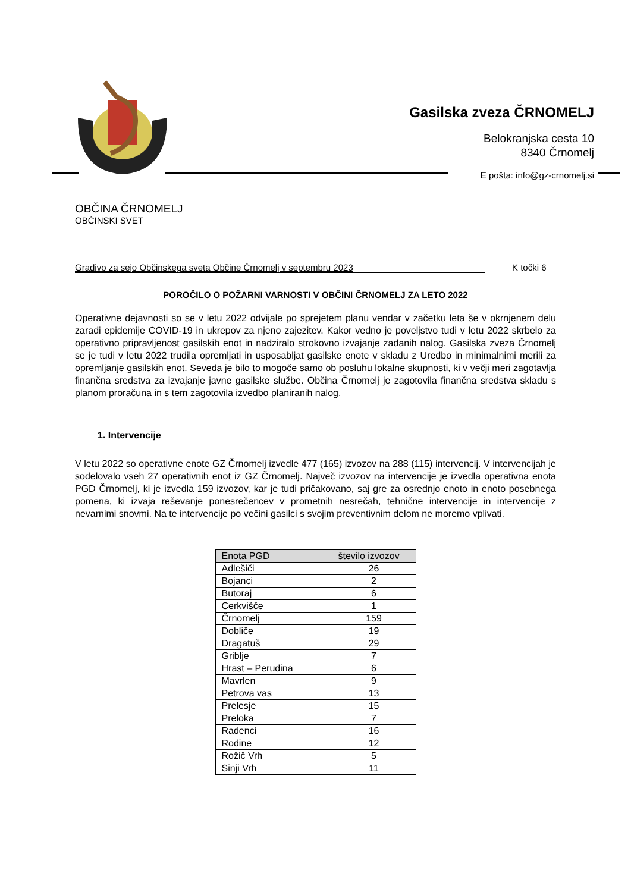Gasilska zveza ČRNOMELJ
Belokranjska cesta 10
8340 Črnomelj
E pošta: info@gz-crnomelj.si
OBČINA ČRNOMELJ
OBČINSKI SVET
Gradivo za sejo Občinskega sveta Občine Črnomelj v septembru 2023 K točki 6
POROČILO O POŽARNI VARNOSTI V OBČINI ČRNOMELJ ZA LETO 2022
Operativne dejavnosti so se v letu 2022 odvijale po sprejetem planu vendar v začetku leta še v okrnjenem delu zaradi epidemije COVID-19 in ukrepov za njeno zajezitev. Kakor vedno je poveljstvo tudi v letu 2022 skrbelo za operativno pripravljenost gasilskih enot in nadziralo strokovno izvajanje zadanih nalog. Gasilska zveza Črnomelj se je tudi v letu 2022 trudila opremljati in usposabljat gasilske enote v skladu z Uredbo in minimalnimi merili za opremljanje gasilskih enot. Seveda je bilo to mogoče samo ob posluhu lokalne skupnosti, ki v večji meri zagotavlja finančna sredstva za izvajanje javne gasilske službe. Občina Črnomelj je zagotovila finančna sredstva skladu s planom proračuna in s tem zagotovila izvedbo planiranih nalog.
1. Intervencije
V letu 2022 so operativne enote GZ Črnomelj izvedle 477 (165) izvozov na 288 (115) intervencij. V intervencijah je sodelovalo vseh 27 operativnih enot iz GZ Črnomelj. Največ izvozov na intervencije je izvedla operativna enota PGD Črnomelj, ki je izvedla 159 izvozov, kar je tudi pričakovano, saj gre za osrednjo enoto in enoto posebnega pomena, ki izvaja reševanje ponesrečencev v prometnih nesrečah, tehnične intervencije in intervencije z nevarnimi snovmi. Na te intervencije po večini gasilci s svojim preventivnim delom ne moremo vplivati.
| Enota PGD | število izvozov |
| --- | --- |
| Adlešiči | 26 |
| Bojanci | 2 |
| Butoraj | 6 |
| Cerkvišče | 1 |
| Črnomelj | 159 |
| Dobliče | 19 |
| Dragatuš | 29 |
| Griblje | 7 |
| Hrast – Perudina | 6 |
| Mavrlen | 9 |
| Petrova vas | 13 |
| Prelesje | 15 |
| Preloka | 7 |
| Radenci | 16 |
| Rodine | 12 |
| Rožič Vrh | 5 |
| Sinji Vrh | 11 |